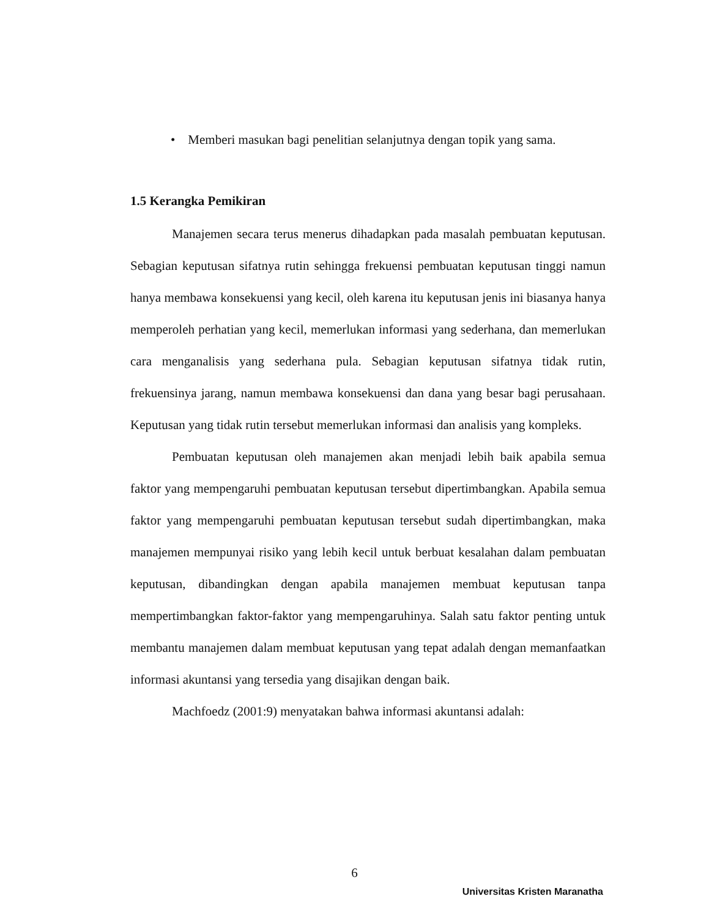• Memberi masukan bagi penelitian selanjutnya dengan topik yang sama.
1.5 Kerangka Pemikiran
Manajemen secara terus menerus dihadapkan pada masalah pembuatan keputusan. Sebagian keputusan sifatnya rutin sehingga frekuensi pembuatan keputusan tinggi namun hanya membawa konsekuensi yang kecil, oleh karena itu keputusan jenis ini biasanya hanya memperoleh perhatian yang kecil, memerlukan informasi yang sederhana, dan memerlukan cara menganalisis yang sederhana pula. Sebagian keputusan sifatnya tidak rutin, frekuensinya jarang, namun membawa konsekuensi dan dana yang besar bagi perusahaan. Keputusan yang tidak rutin tersebut memerlukan informasi dan analisis yang kompleks.
Pembuatan keputusan oleh manajemen akan menjadi lebih baik apabila semua faktor yang mempengaruhi pembuatan keputusan tersebut dipertimbangkan. Apabila semua faktor yang mempengaruhi pembuatan keputusan tersebut sudah dipertimbangkan, maka manajemen mempunyai risiko yang lebih kecil untuk berbuat kesalahan dalam pembuatan keputusan, dibandingkan dengan apabila manajemen membuat keputusan tanpa mempertimbangkan faktor-faktor yang mempengaruhinya. Salah satu faktor penting untuk membantu manajemen dalam membuat keputusan yang tepat adalah dengan memanfaatkan informasi akuntansi yang tersedia yang disajikan dengan baik.
Machfoedz (2001:9) menyatakan bahwa informasi akuntansi adalah:
6
Universitas Kristen Maranatha